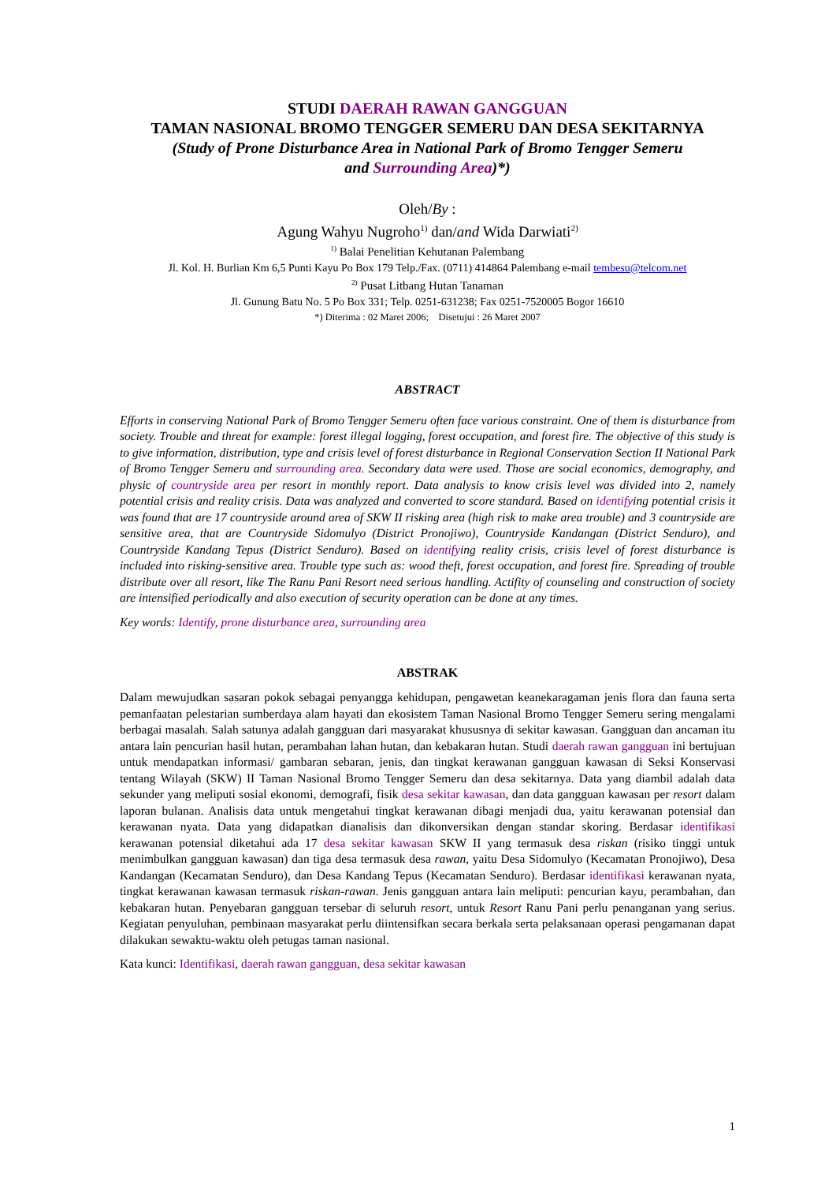STUDI DAERAH RAWAN GANGGUAN
TAMAN NASIONAL BROMO TENGGER SEMERU DAN DESA SEKITARNYA
(Study of Prone Disturbance Area in National Park of Bromo Tengger Semeru
and Surrounding Area)*)
Oleh/By :
Agung Wahyu Nugroho<sup>1)</sup> dan/and Wida Darwiati<sup>2)</sup>
<sup>1)</sup> Balai Penelitian Kehutanan Palembang
Jl. Kol. H. Burlian Km 6,5 Punti Kayu Po Box 179 Telp./Fax. (0711) 414864 Palembang e-mail tembesu@telcom.net
<sup>2)</sup> Pusat Litbang Hutan Tanaman
Jl. Gunung Batu No. 5 Po Box 331; Telp. 0251-631238; Fax 0251-7520005 Bogor 16610
*) Diterima : 02 Maret 2006; Disetujui : 26 Maret 2007
ABSTRACT
Efforts in conserving National Park of Bromo Tengger Semeru often face various constraint. One of them is disturbance from society. Trouble and threat for example: forest illegal logging, forest occupation, and forest fire. The objective of this study is to give information, distribution, type and crisis level of forest disturbance in Regional Conservation Section II National Park of Bromo Tengger Semeru and surrounding area. Secondary data were used. Those are social economics, demography, and physic of countryside area per resort in monthly report. Data analysis to know crisis level was divided into 2, namely potential crisis and reality crisis. Data was analyzed and converted to score standard. Based on identifying potential crisis it was found that are 17 countryside around area of SKW II risking area (high risk to make area trouble) and 3 countryside are sensitive area, that are Countryside Sidomulyo (District Pronojiwo), Countryside Kandangan (District Senduro), and Countryside Kandang Tepus (District Senduro). Based on identifying reality crisis, crisis level of forest disturbance is included into risking-sensitive area. Trouble type such as: wood theft, forest occupation, and forest fire. Spreading of trouble distribute over all resort, like The Ranu Pani Resort need serious handling. Actifity of counseling and construction of society are intensified periodically and also execution of security operation can be done at any times.
Key words: Identify, prone disturbance area, surrounding area
ABSTRAK
Dalam mewujudkan sasaran pokok sebagai penyangga kehidupan, pengawetan keanekaragaman jenis flora dan fauna serta pemanfaatan pelestarian sumberdaya alam hayati dan ekosistem Taman Nasional Bromo Tengger Semeru sering mengalami berbagai masalah. Salah satunya adalah gangguan dari masyarakat khususnya di sekitar kawasan. Gangguan dan ancaman itu antara lain pencurian hasil hutan, perambahan lahan hutan, dan kebakaran hutan. Studi daerah rawan gangguan ini bertujuan untuk mendapatkan informasi/ gambaran sebaran, jenis, dan tingkat kerawanan gangguan kawasan di Seksi Konservasi tentang Wilayah (SKW) II Taman Nasional Bromo Tengger Semeru dan desa sekitarnya. Data yang diambil adalah data sekunder yang meliputi sosial ekonomi, demografi, fisik desa sekitar kawasan, dan data gangguan kawasan per resort dalam laporan bulanan. Analisis data untuk mengetahui tingkat kerawanan dibagi menjadi dua, yaitu kerawanan potensial dan kerawanan nyata. Data yang didapatkan dianalisis dan dikonversikan dengan standar skoring. Berdasar identifikasi kerawanan potensial diketahui ada 17 desa sekitar kawasan SKW II yang termasuk desa riskan (risiko tinggi untuk menimbulkan gangguan kawasan) dan tiga desa termasuk desa rawan, yaitu Desa Sidomulyo (Kecamatan Pronojiwo), Desa Kandangan (Kecamatan Senduro), dan Desa Kandang Tepus (Kecamatan Senduro). Berdasar identifikasi kerawanan nyata, tingkat kerawanan kawasan termasuk riskan-rawan. Jenis gangguan antara lain meliputi: pencurian kayu, perambahan, dan kebakaran hutan. Penyebaran gangguan tersebar di seluruh resort, untuk Resort Ranu Pani perlu penanganan yang serius. Kegiatan penyuluhan, pembinaan masyarakat perlu diintensifkan secara berkala serta pelaksanaan operasi pengamanan dapat dilakukan sewaktu-waktu oleh petugas taman nasional.
Kata kunci: Identifikasi, daerah rawan gangguan, desa sekitar kawasan
1